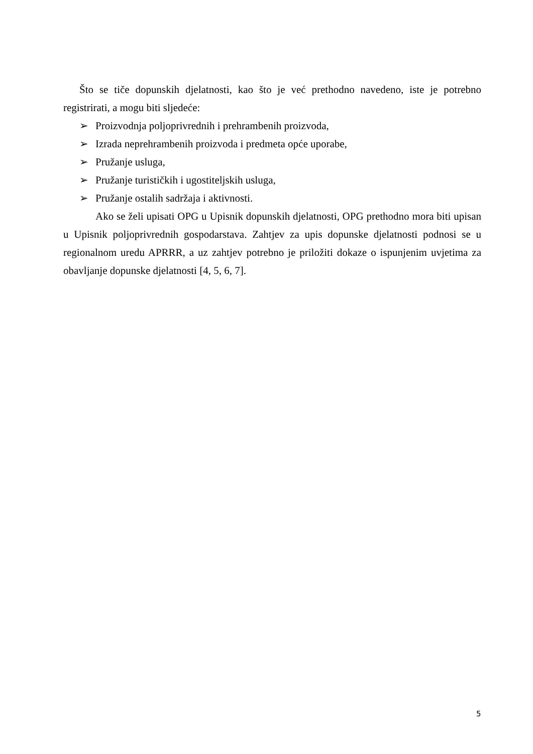Što se tiče dopunskih djelatnosti, kao što je već prethodno navedeno, iste je potrebno registrirati, a mogu biti sljedeće:
➢ Proizvodnja poljoprivrednih i prehrambenih proizvoda,
➢ Izrada neprehrambenih proizvoda i predmeta opće uporabe,
➢ Pružanje usluga,
➢ Pružanje turističkih i ugostiteljskih usluga,
➢ Pružanje ostalih sadržaja i aktivnosti.
Ako se želi upisati OPG u Upisnik dopunskih djelatnosti, OPG prethodno mora biti upisan u Upisnik poljoprivrednih gospodarstava. Zahtjev za upis dopunske djelatnosti podnosi se u regionalnom uredu APRRR, a uz zahtjev potrebno je priložiti dokaze o ispunjenim uvjetima za obavljanje dopunske djelatnosti [4, 5, 6, 7].
5